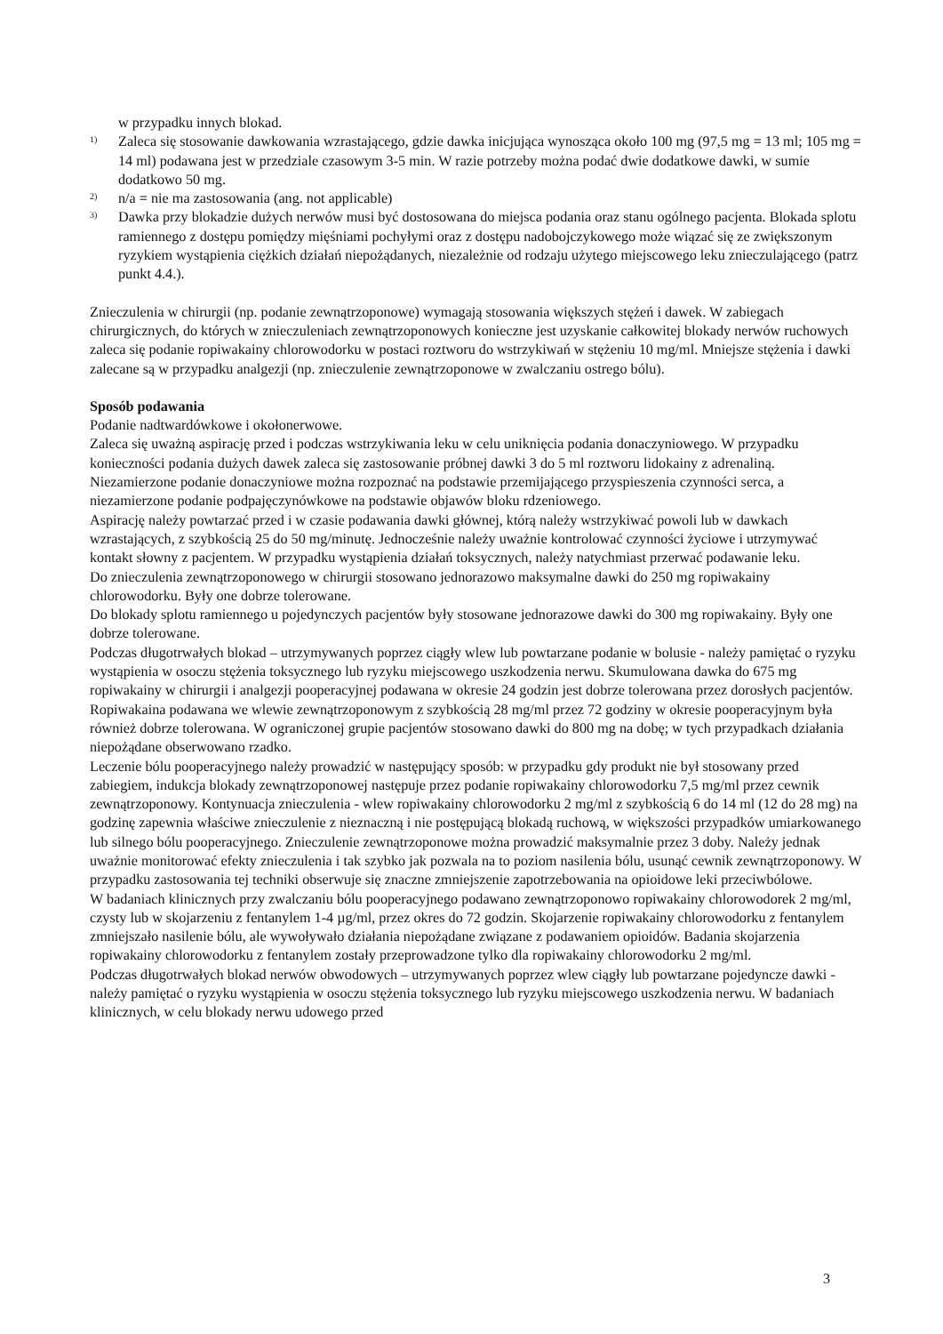w przypadku innych blokad.
1)
Zaleca się stosowanie dawkowania wzrastającego, gdzie dawka inicjująca wynosząca około 100 mg (97,5 mg = 13 ml; 105 mg = 14 ml) podawana jest w przedziale czasowym 3-5 min. W razie potrzeby można podać dwie dodatkowe dawki, w sumie dodatkowo 50 mg.
2)
n/a = nie ma zastosowania (ang. not applicable)
3)
Dawka przy blokadzie dużych nerwów musi być dostosowana do miejsca podania oraz stanu ogólnego pacjenta. Blokada splotu ramiennego z dostępu pomiędzy mięśniami pochyłymi oraz z dostępu nadobojczykowego może wiązać się ze zwiększonym ryzykiem wystąpienia ciężkich działań niepożądanych, niezależnie od rodzaju użytego miejscowego leku znieczulającego (patrz punkt 4.4.).
Znieczulenia w chirurgii (np. podanie zewnątrzoponowe) wymagają stosowania większych stężeń i dawek. W zabiegach chirurgicznych, do których w znieczuleniach zewnątrzoponowych konieczne jest uzyskanie całkowitej blokady nerwów ruchowych zaleca się podanie ropiwakainy chlorowodorku w postaci roztworu do wstrzykiwań w stężeniu 10 mg/ml. Mniejsze stężenia i dawki zalecane są w przypadku analgezji (np. znieczulenie zewnątrzoponowe w zwalczaniu ostrego bólu).
Sposób podawania
Podanie nadtwardówkowe i okołonerwowe.
Zaleca się uważną aspirację przed i podczas wstrzykiwania leku w celu uniknięcia podania donaczyniowego. W przypadku konieczności podania dużych dawek zaleca się zastosowanie próbnej dawki 3 do 5 ml roztworu lidokainy z adrenaliną. Niezamierzone podanie donaczyniowe można rozpoznać na podstawie przemijającego przyspieszenia czynności serca, a niezamierzone podanie podpajęczynówkowe na podstawie objawów bloku rdzeniowego.
Aspirację należy powtarzać przed i w czasie podawania dawki głównej, którą należy wstrzykiwać powoli lub w dawkach wzrastających, z szybkością 25 do 50 mg/minutę. Jednocześnie należy uważnie kontrolować czynności życiowe i utrzymywać kontakt słowny z pacjentem. W przypadku wystąpienia działań toksycznych, należy natychmiast przerwać podawanie leku.
Do znieczulenia zewnątrzoponowego w chirurgii stosowano jednorazowo maksymalne dawki do 250 mg ropiwakainy chlorowodorku. Były one dobrze tolerowane.
Do blokady splotu ramiennego u pojedynczych pacjentów były stosowane jednorazowe dawki do 300 mg ropiwakainy. Były one dobrze tolerowane.
Podczas długotrwałych blokad – utrzymywanych poprzez ciągły wlew lub powtarzane podanie w bolusie - należy pamiętać o ryzyku wystąpienia w osoczu stężenia toksycznego lub ryzyku miejscowego uszkodzenia nerwu. Skumulowana dawka do 675 mg ropiwakainy w chirurgii i analgezji pooperacyjnej podawana w okresie 24 godzin jest dobrze tolerowana przez dorosłych pacjentów. Ropiwakaina podawana we wlewie zewnątrzoponowym z szybkością 28 mg/ml przez 72 godziny w okresie pooperacyjnym była również dobrze tolerowana. W ograniczonej grupie pacjentów stosowano dawki do 800 mg na dobę; w tych przypadkach działania niepożądane obserwowano rzadko.
Leczenie bólu pooperacyjnego należy prowadzić w następujący sposób: w przypadku gdy produkt nie był stosowany przed zabiegiem, indukcja blokady zewnątrzoponowej następuje przez podanie ropiwakainy chlorowodorku 7,5 mg/ml przez cewnik zewnątrzoponowy. Kontynuacja znieczulenia - wlew ropiwakainy chlorowodorku 2 mg/ml z szybkością 6 do 14 ml (12 do 28 mg) na godzinę zapewnia właściwe znieczulenie z nieznaczną i nie postępującą blokadą ruchową, w większości przypadków umiarkowanego lub silnego bólu pooperacyjnego. Znieczulenie zewnątrzoponowe można prowadzić maksymalnie przez 3 doby. Należy jednak uważnie monitorować efekty znieczulenia i tak szybko jak pozwala na to poziom nasilenia bólu, usunąć cewnik zewnątrzoponowy. W przypadku zastosowania tej techniki obserwuje się znaczne zmniejszenie zapotrzebowania na opioidowe leki przeciwbólowe.
W badaniach klinicznych przy zwalczaniu bólu pooperacyjnego podawano zewnątrzoponowo ropiwakainy chlorowodorek 2 mg/ml, czysty lub w skojarzeniu z fentanylem 1-4 µg/ml, przez okres do 72 godzin. Skojarzenie ropiwakainy chlorowodorku z fentanylem zmniejszało nasilenie bólu, ale wywoływało działania niepożądane związane z podawaniem opioidów. Badania skojarzenia ropiwakainy chlorowodorku z fentanylem zostały przeprowadzone tylko dla ropiwakainy chlorowodorku 2 mg/ml.
Podczas długotrwałych blokad nerwów obwodowych – utrzymywanych poprzez wlew ciągły lub powtarzane pojedyncze dawki - należy pamiętać o ryzyku wystąpienia w osoczu stężenia toksycznego lub ryzyku miejscowego uszkodzenia nerwu. W badaniach klinicznych, w celu blokady nerwu udowego przed
3